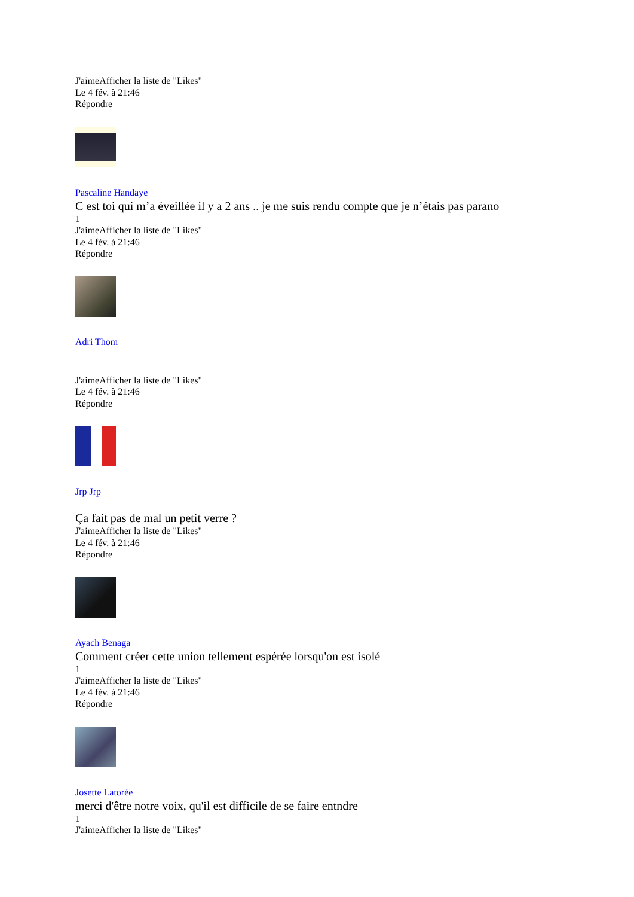J'aimeAfficher la liste de "Likes"
Le 4 fév. à 21:46
Répondre
Pascaline Handaye
C est toi qui m’a éveillée il y a 2 ans .. je me suis rendu compte que je n’étais pas parano
1
J'aimeAfficher la liste de "Likes"
Le 4 fév. à 21:46
Répondre
Adri Thom
J'aimeAfficher la liste de "Likes"
Le 4 fév. à 21:46
Répondre
Jrp Jrp
Ça fait pas de mal un petit verre ?
J'aimeAfficher la liste de "Likes"
Le 4 fév. à 21:46
Répondre
Ayach Benaga
Comment créer cette union tellement espérée lorsqu'on est isolé
1
J'aimeAfficher la liste de "Likes"
Le 4 fév. à 21:46
Répondre
Josette Latorée
merci d'être notre voix, qu'il est difficile de se faire entndre
1
J'aimeAfficher la liste de "Likes"